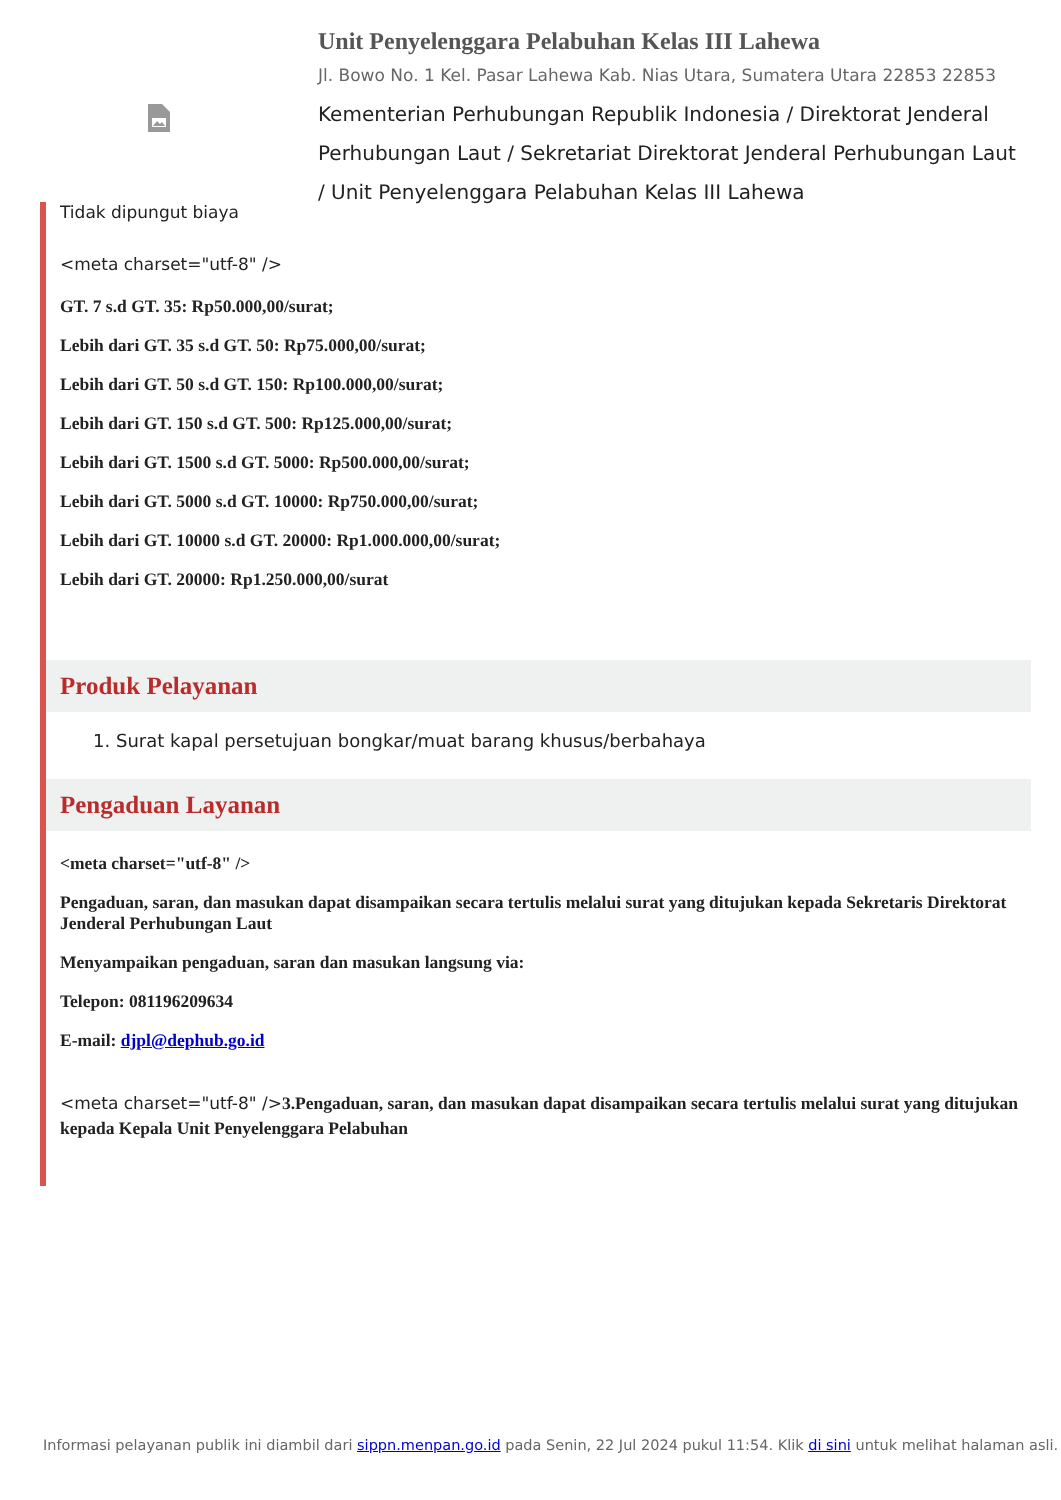Unit Penyelenggara Pelabuhan Kelas III Lahewa
Jl. Bowo No. 1 Kel. Pasar Lahewa Kab. Nias Utara, Sumatera Utara 22853 22853
Kementerian Perhubungan Republik Indonesia / Direktorat Jenderal Perhubungan Laut / Sekretariat Direktorat Jenderal Perhubungan Laut / Unit Penyelenggara Pelabuhan Kelas III Lahewa
Tidak dipungut biaya
<meta charset="utf-8" />
GT. 7 s.d GT. 35: Rp50.000,00/surat;
Lebih dari GT. 35 s.d GT. 50: Rp75.000,00/surat;
Lebih dari GT. 50 s.d GT. 150: Rp100.000,00/surat;
Lebih dari GT. 150 s.d GT. 500: Rp125.000,00/surat;
Lebih dari GT. 1500 s.d GT. 5000: Rp500.000,00/surat;
Lebih dari GT. 5000 s.d GT. 10000: Rp750.000,00/surat;
Lebih dari GT. 10000 s.d GT. 20000: Rp1.000.000,00/surat;
Lebih dari GT. 20000: Rp1.250.000,00/surat
Produk Pelayanan
1. Surat kapal persetujuan bongkar/muat barang khusus/berbahaya
Pengaduan Layanan
<meta charset="utf-8" />
Pengaduan, saran, dan masukan dapat disampaikan secara tertulis melalui surat yang ditujukan kepada Sekretaris Direktorat Jenderal Perhubungan Laut
Menyampaikan pengaduan, saran dan masukan langsung via:
Telepon: 081196209634
E-mail: djpl@dephub.go.id
<meta charset="utf-8" />3.Pengaduan, saran, dan masukan dapat disampaikan secara tertulis melalui surat yang ditujukan kepada Kepala Unit Penyelenggara Pelabuhan
Informasi pelayanan publik ini diambil dari sippn.menpan.go.id pada Senin, 22 Jul 2024 pukul 11:54. Klik di sini untuk melihat halaman asli.